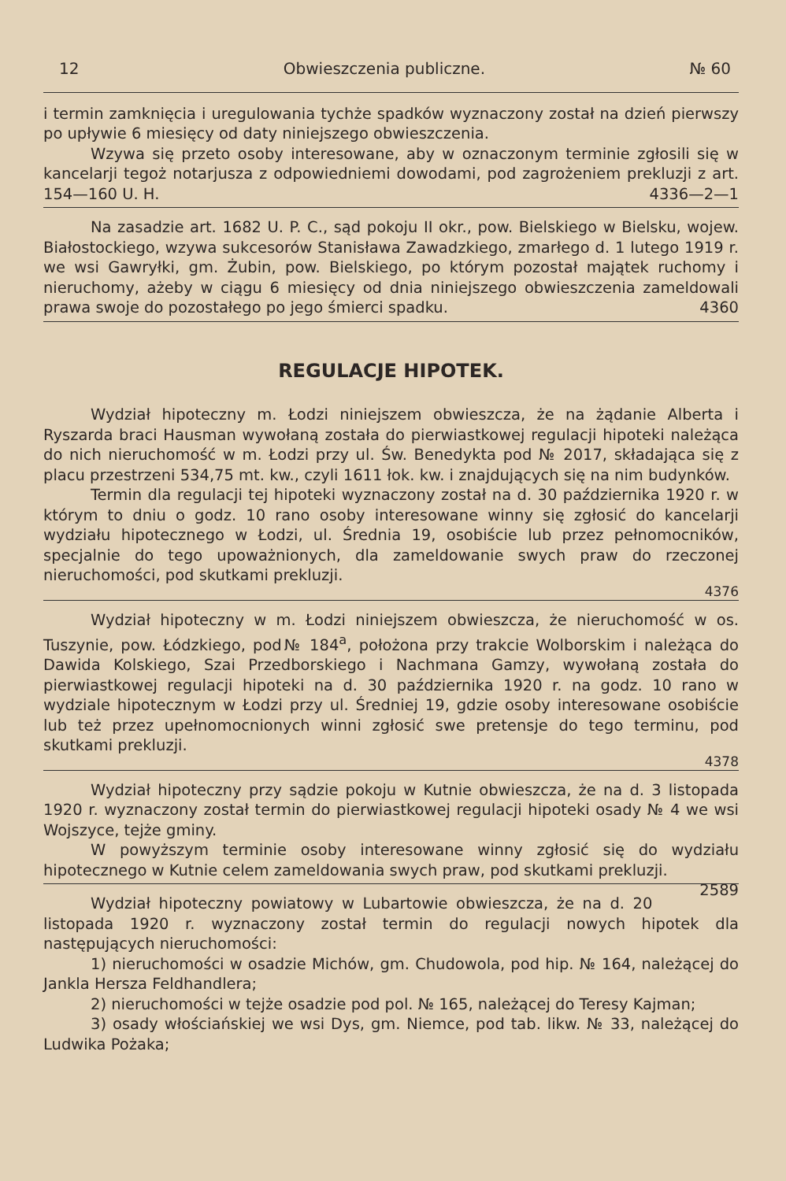12 Obwieszczenia publiczne. № 60
i termin zamknięcia i uregulowania tychże spadków wyznaczony został na dzień pierwszy po upływie 6 miesięcy od daty niniejszego obwieszczenia.
Wzywa się przeto osoby interesowane, aby w oznaczonym terminie zgłosili się w kancelarji tegoż notarjusza z odpowiedniemi dowodami, pod zagrożeniem prekluzji z art. 154—160 U. H. 4336—2—1
Na zasadzie art. 1682 U. P. C., sąd pokoju II okr., pow. Bielskiego w Bielsku, wojew. Białostockiego, wzywa sukcesorów Stanisława Zawadzkiego, zmarłego d. 1 lutego 1919 r. we wsi Gawryłki, gm. Żubin, pow. Bielskiego, po którym pozostał majątek ruchomy i nieruchomy, ażeby w ciągu 6 miesięcy od dnia niniejszego obwieszczenia zameldowali prawa swoje do pozostałego po jego śmierci spadku. 4360
REGULACJE HIPOTEK.
Wydział hipoteczny m. Łodzi niniejszem obwieszcza, że na żądanie Alberta i Ryszarda braci Hausman wywołaną została do pierwiastkowej regulacji hipoteki należąca do nich nieruchomość w m. Łodzi przy ul. Św. Benedykta pod № 2017, składająca się z placu przestrzeni 534,75 mt. kw., czyli 1611 łok. kw. i znajdujących się na nim budynków.
Termin dla regulacji tej hipoteki wyznaczony został na d. 30 października 1920 r. w którym to dniu o godz. 10 rano osoby interesowane winny się zgłosić do kancelarji wydziału hipotecznego w Łodzi, ul. Średnia 19, osobiście lub przez pełnomocników, specjalnie do tego upoważnionych, dla zameldowanie swych praw do rzeczonej nieruchomości, pod skutkami prekluzji.
4376
Wydział hipoteczny w m. Łodzi niniejszem obwieszcza, że nieruchomość w os. Tuszynie, pow. Łódzkiego, pod№ 184<sup>a</sup>, położona przy trakcie Wolborskim i należąca do Dawida Kolskiego, Szai Przedborskiego i Nachmana Gamzy, wywołaną została do pierwiastkowej regulacji hipoteki na d. 30 października 1920 r. na godz. 10 rano w wydziale hipotecznym w Łodzi przy ul. Średniej 19, gdzie osoby interesowane osobiście lub też przez upełnomocnionych winni zgłosić swe pretensje do tego terminu, pod skutkami prekluzji.
4378
Wydział hipoteczny przy sądzie pokoju w Kutnie obwieszcza, że na d. 3 listopada 1920 r. wyznaczony został termin do pierwiastkowej regulacji hipoteki osady № 4 we wsi Wojszyce, tejże gminy.
W powyższym terminie osoby interesowane winny zgłosić się do wydziału hipotecznego w Kutnie celem zameldowania swych praw, pod skutkami prekluzji. 2589
Wydział hipoteczny powiatowy w Lubartowie obwieszcza, że na d. 20 listopada 1920 r. wyznaczony został termin do regulacji nowych hipotek dla następujących nieruchomości:
1) nieruchomości w osadzie Michów, gm. Chudowola, pod hip. № 164, należącej do Jankla Hersza Feldhandlera;
2) nieruchomości w tejże osadzie pod pol. № 165, należącej do Teresy Kajman;
3) osady włościańskiej we wsi Dys, gm. Niemce, pod tab. likw. № 33, należącej do Ludwika Pożaka;